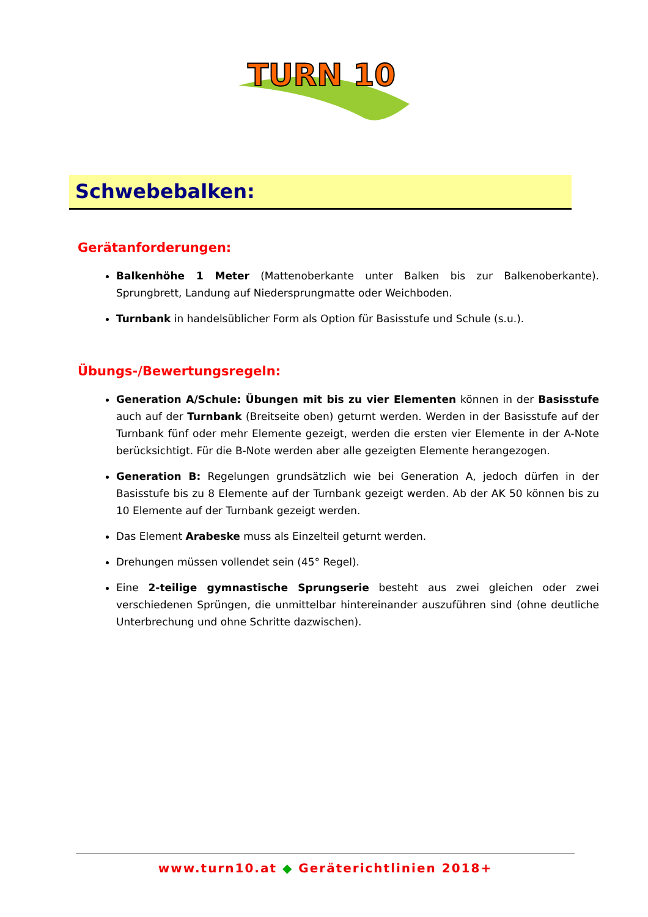TURN 10
Schwebebalken:
Gerätanforderungen:
Balkenhöhe 1 Meter (Mattenoberkante unter Balken bis zur Balkenoberkante). Sprungbrett, Landung auf Niedersprungmatte oder Weichboden.
Turnbank in handelsüblicher Form als Option für Basisstufe und Schule (s.u.).
Übungs-/Bewertungsregeln:
Generation A/Schule: Übungen mit bis zu vier Elementen können in der Basisstufe auch auf der Turnbank (Breitseite oben) geturnt werden. Werden in der Basisstufe auf der Turnbank fünf oder mehr Elemente gezeigt, werden die ersten vier Elemente in der A-Note berücksichtigt. Für die B-Note werden aber alle gezeigten Elemente herangezogen.
Generation B: Regelungen grundsätzlich wie bei Generation A, jedoch dürfen in der Basisstufe bis zu 8 Elemente auf der Turnbank gezeigt werden. Ab der AK 50 können bis zu 10 Elemente auf der Turnbank gezeigt werden.
Das Element Arabeske muss als Einzelteil geturnt werden.
Drehungen müssen vollendet sein (45° Regel).
Eine 2-teilige gymnastische Sprungserie besteht aus zwei gleichen oder zwei verschiedenen Sprüngen, die unmittelbar hintereinander auszuführen sind (ohne deutliche Unterbrechung und ohne Schritte dazwischen).
www.turn10.at ◆ Geräterichtlinien 2018+